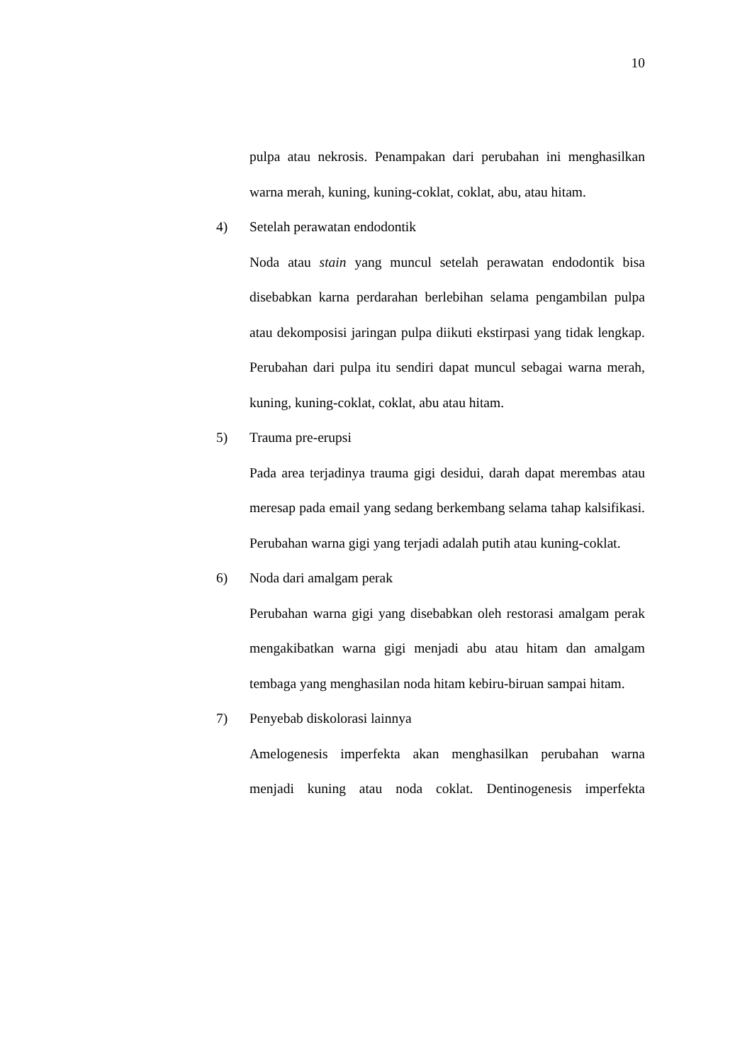10
pulpa atau nekrosis. Penampakan dari perubahan ini menghasilkan warna merah, kuning, kuning-coklat, coklat, abu, atau hitam.
4) Setelah perawatan endodontik
Noda atau stain yang muncul setelah perawatan endodontik bisa disebabkan karna perdarahan berlebihan selama pengambilan pulpa atau dekomposisi jaringan pulpa diikuti ekstirpasi yang tidak lengkap. Perubahan dari pulpa itu sendiri dapat muncul sebagai warna merah, kuning, kuning-coklat, coklat, abu atau hitam.
5) Trauma pre-erupsi
Pada area terjadinya trauma gigi desidui, darah dapat merembas atau meresap pada email yang sedang berkembang selama tahap kalsifikasi. Perubahan warna gigi yang terjadi adalah putih atau kuning-coklat.
6) Noda dari amalgam perak
Perubahan warna gigi yang disebabkan oleh restorasi amalgam perak mengakibatkan warna gigi menjadi abu atau hitam dan amalgam tembaga yang menghasilan noda hitam kebiru-biruan sampai hitam.
7) Penyebab diskolorasi lainnya
Amelogenesis imperfekta akan menghasilkan perubahan warna menjadi kuning atau noda coklat. Dentinogenesis imperfekta